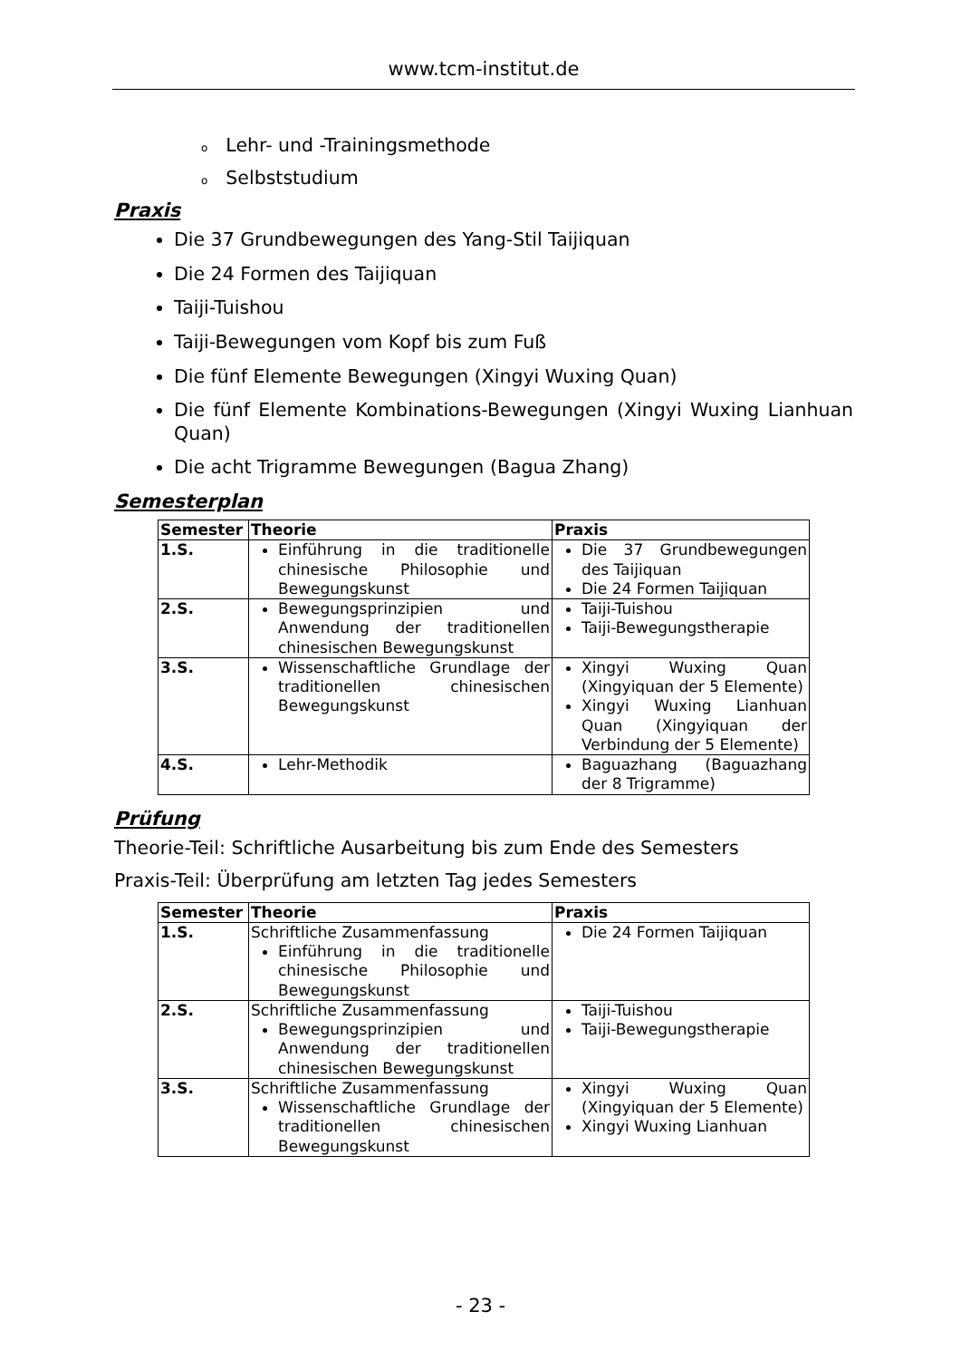www.tcm-institut.de
o Lehr- und -Trainingsmethode
o Selbststudium
Praxis
Die 37 Grundbewegungen des Yang-Stil Taijiquan
Die 24 Formen des Taijiquan
Taiji-Tuishou
Taiji-Bewegungen vom Kopf bis zum Fuß
Die fünf Elemente Bewegungen (Xingyi Wuxing Quan)
Die fünf Elemente Kombinations-Bewegungen (Xingyi Wuxing Lianhuan Quan)
Die acht Trigramme Bewegungen (Bagua Zhang)
Semesterplan
| Semester | Theorie | Praxis |
| --- | --- | --- |
| 1.S. | Einführung in die traditionelle chinesische Philosophie und Bewegungskunst | Die 37 Grundbewegungen des Taijiquan Die 24 Formen Taijiquan |
| 2.S. | Bewegungsprinzipien und Anwendung der traditionellen chinesischen Bewegungskunst | Taiji-Tuishou Taiji-Bewegungstherapie |
| 3.S. | Wissenschaftliche Grundlage der traditionellen chinesischen Bewegungskunst | Xingyi Wuxing Quan (Xingyiquan der 5 Elemente) Xingyi Wuxing Lianhuan Quan (Xingyiquan der Verbindung der 5 Elemente) |
| 4.S. | Lehr-Methodik | Baguazhang (Baguazhang der 8 Trigramme) |
Prüfung
Theorie-Teil: Schriftliche Ausarbeitung bis zum Ende des Semesters
Praxis-Teil: Überprüfung am letzten Tag jedes Semesters
| Semester | Theorie | Praxis |
| --- | --- | --- |
| 1.S. | Schriftliche Zusammenfassung Einführung in die traditionelle chinesische Philosophie und Bewegungskunst | Die 24 Formen Taijiquan |
| 2.S. | Schriftliche Zusammenfassung Bewegungsprinzipien und Anwendung der traditionellen chinesischen Bewegungskunst | Taiji-Tuishou Taiji-Bewegungstherapie |
| 3.S. | Schriftliche Zusammenfassung Wissenschaftliche Grundlage der traditionellen chinesischen Bewegungskunst | Xingyi Wuxing Quan (Xingyiquan der 5 Elemente) Xingyi Wuxing Lianhuan |
- 23 -